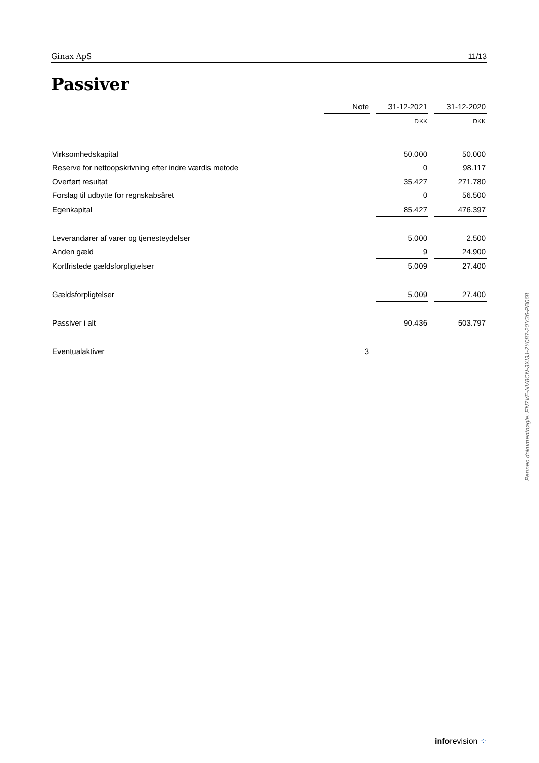Ginax ApS 11/13
Passiver
| | Note | | 31-12-2021 | | 31-12-2020 |
| --- | --- | --- | --- | --- | --- |
| | | | DKK | | DKK |
| Virksomhedskapital | | | 50.000 | | 50.000 |
| Reserve for nettoopskrivning efter indre værdis metode | | | 0 | | 98.117 |
| Overført resultat | | | 35.427 | | 271.780 |
| Forslag til udbytte for regnskabsåret | | | 0 | | 56.500 |
| Egenkapital | | | 85.427 | | 476.397 |
| Leverandører af varer og tjenesteydelser | | | 5.000 | | 2.500 |
| Anden gæld | | | 9 | | 24.900 |
| Kortfristede gældsforpligtelser | | | 5.009 | | 27.400 |
| Gældsforpligtelser | | | 5.009 | | 27.400 |
| Passiver i alt | | | 90.436 | | 503.797 |
| Eventualaktiver | 3 | | | | |
Penneo dokumentnøgle: FN7VE-NV8CN-3XI3J-2Y087-20Y36-PB068
inforevision ⁘